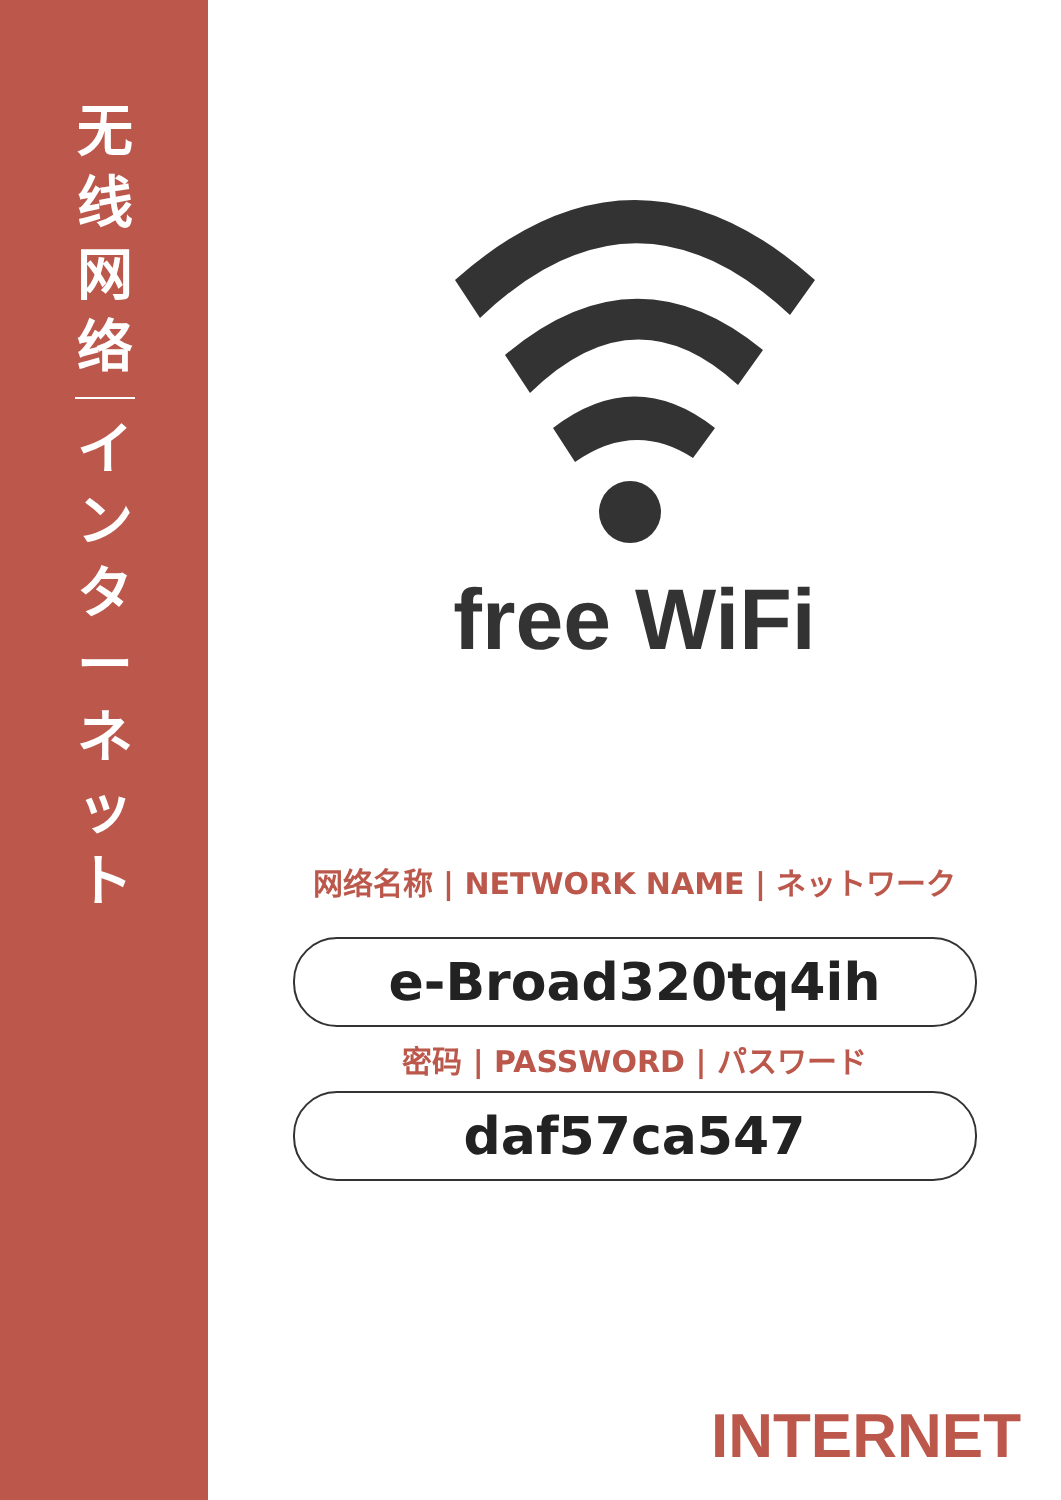无
线
网
络
イ
ン
タ
ー
ネ
ッ
ト
free WiFi
网络名称 | NETWORK NAME | ネットワーク
e-Broad320tq4ih
密码 | PASSWORD | パスワード
daf57ca547
INTERNET